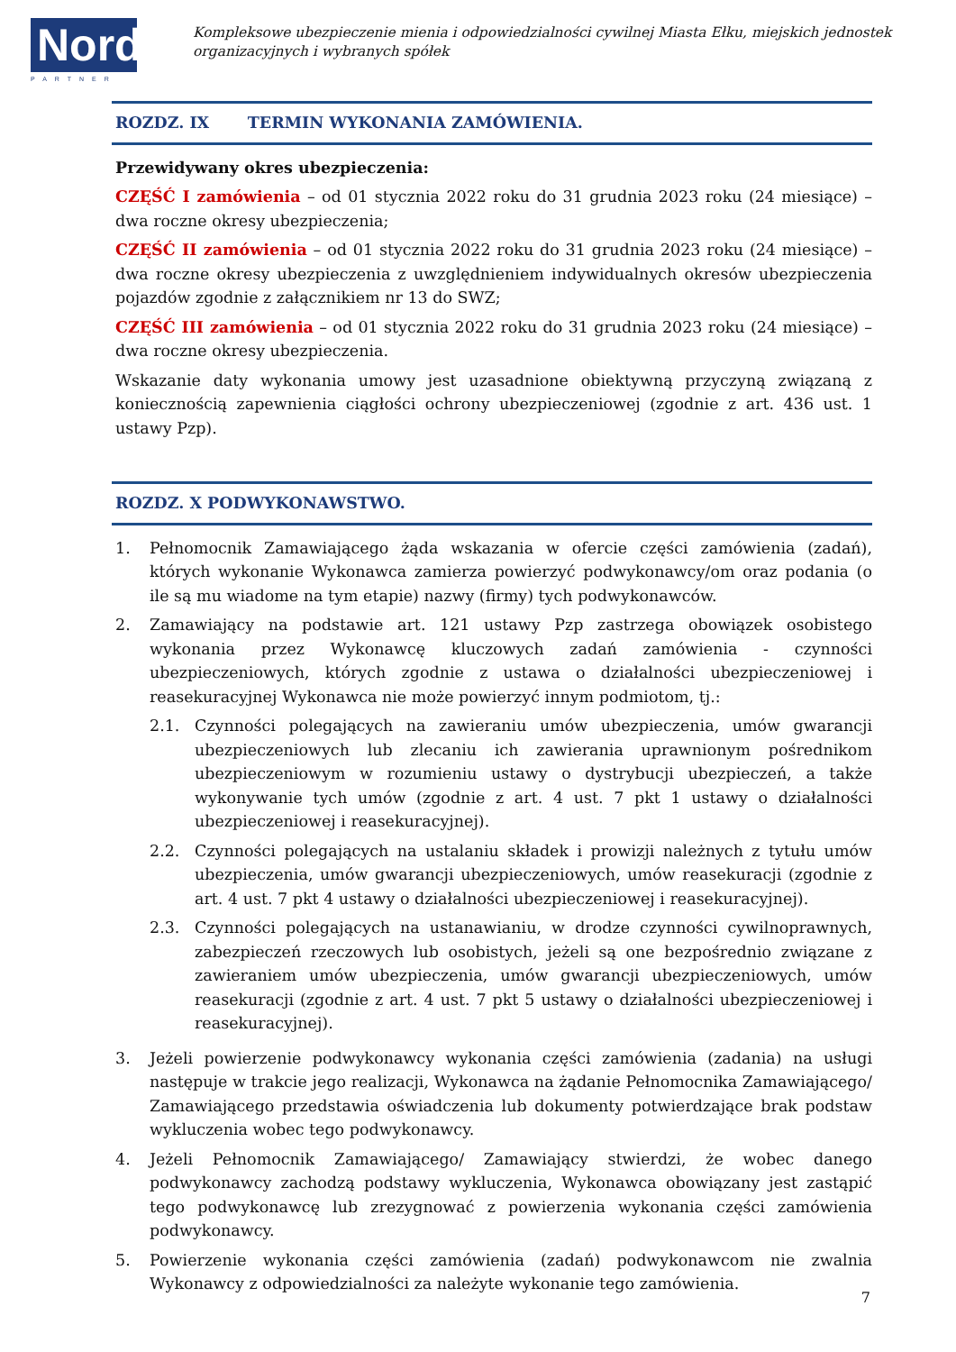Nord
PARTNER
Kompleksowe ubezpieczenie mienia i odpowiedzialności cywilnej Miasta Ełku, miejskich jednostek organizacyjnych i wybranych spółek
ROZDZ. IX TERMIN WYKONANIA ZAMÓWIENIA.
Przewidywany okres ubezpieczenia:
CZĘŚĆ I zamówienia – od 01 stycznia 2022 roku do 31 grudnia 2023 roku (24 miesiące) – dwa roczne okresy ubezpieczenia;
CZĘŚĆ II zamówienia – od 01 stycznia 2022 roku do 31 grudnia 2023 roku (24 miesiące) – dwa roczne okresy ubezpieczenia z uwzględnieniem indywidualnych okresów ubezpieczenia pojazdów zgodnie z załącznikiem nr 13 do SWZ;
CZĘŚĆ III zamówienia – od 01 stycznia 2022 roku do 31 grudnia 2023 roku (24 miesiące) – dwa roczne okresy ubezpieczenia.
Wskazanie daty wykonania umowy jest uzasadnione obiektywną przyczyną związaną z koniecznością zapewnienia ciągłości ochrony ubezpieczeniowej (zgodnie z art. 436 ust. 1 ustawy Pzp).
ROZDZ. X PODWYKONAWSTWO.
1. Pełnomocnik Zamawiającego żąda wskazania w ofercie części zamówienia (zadań), których wykonanie Wykonawca zamierza powierzyć podwykonawcy/om oraz podania (o ile są mu wiadome na tym etapie) nazwy (firmy) tych podwykonawców.
2. Zamawiający na podstawie art. 121 ustawy Pzp zastrzega obowiązek osobistego wykonania przez Wykonawcę kluczowych zadań zamówienia - czynności ubezpieczeniowych, których zgodnie z ustawa o działalności ubezpieczeniowej i reasekuracyjnej Wykonawca nie może powierzyć innym podmiotom, tj.:
2.1. Czynności polegających na zawieraniu umów ubezpieczenia, umów gwarancji ubezpieczeniowych lub zlecaniu ich zawierania uprawnionym pośrednikom ubezpieczeniowym w rozumieniu ustawy o dystrybucji ubezpieczeń, a także wykonywanie tych umów (zgodnie z art. 4 ust. 7 pkt 1 ustawy o działalności ubezpieczeniowej i reasekuracyjnej).
2.2. Czynności polegających na ustalaniu składek i prowizji należnych z tytułu umów ubezpieczenia, umów gwarancji ubezpieczeniowych, umów reasekuracji (zgodnie z art. 4 ust. 7 pkt 4 ustawy o działalności ubezpieczeniowej i reasekuracyjnej).
2.3. Czynności polegających na ustanawianiu, w drodze czynności cywilnoprawnych, zabezpieczeń rzeczowych lub osobistych, jeżeli są one bezpośrednio związane z zawieraniem umów ubezpieczenia, umów gwarancji ubezpieczeniowych, umów reasekuracji (zgodnie z art. 4 ust. 7 pkt 5 ustawy o działalności ubezpieczeniowej i reasekuracyjnej).
3. Jeżeli powierzenie podwykonawcy wykonania części zamówienia (zadania) na usługi następuje w trakcie jego realizacji, Wykonawca na żądanie Pełnomocnika Zamawiającego/ Zamawiającego przedstawia oświadczenia lub dokumenty potwierdzające brak podstaw wykluczenia wobec tego podwykonawcy.
4. Jeżeli Pełnomocnik Zamawiającego/ Zamawiający stwierdzi, że wobec danego podwykonawcy zachodzą podstawy wykluczenia, Wykonawca obowiązany jest zastąpić tego podwykonawcę lub zrezygnować z powierzenia wykonania części zamówienia podwykonawcy.
5. Powierzenie wykonania części zamówienia (zadań) podwykonawcom nie zwalnia Wykonawcy z odpowiedzialności za należyte wykonanie tego zamówienia.
7